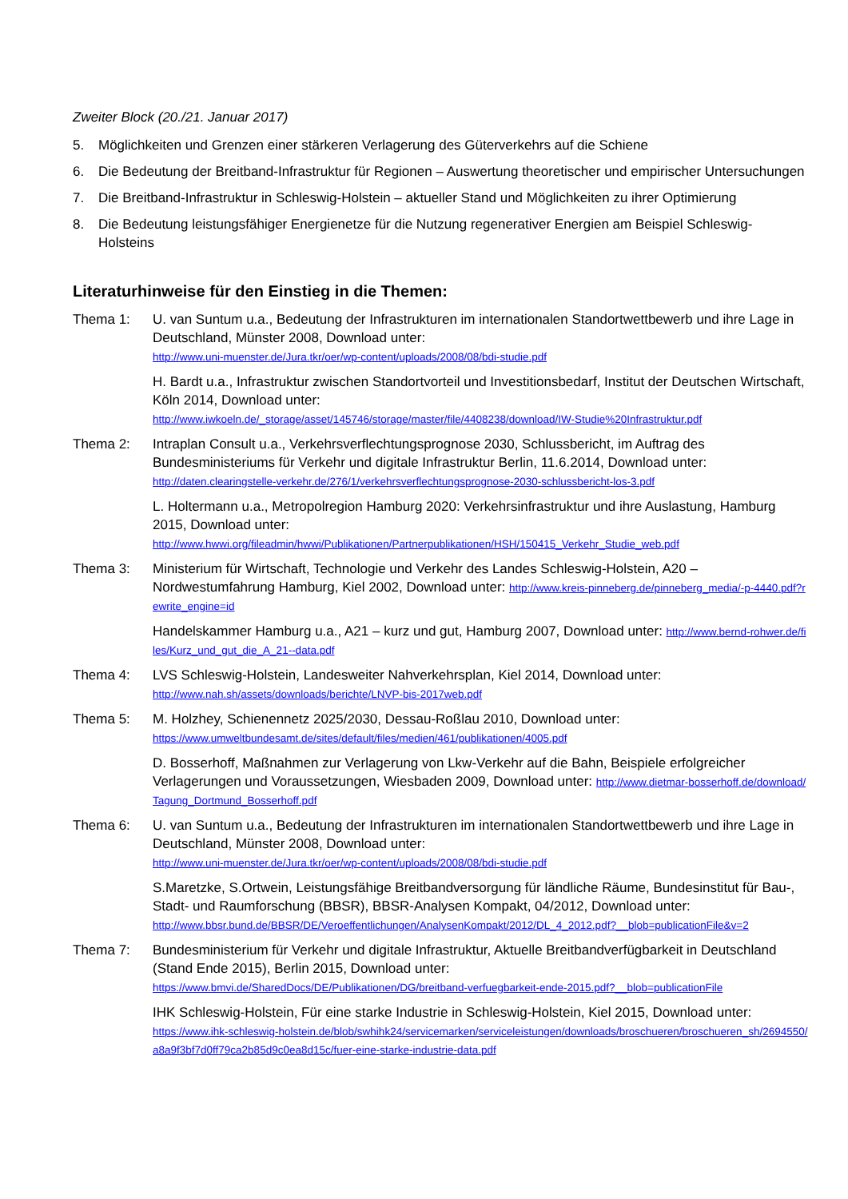Zweiter Block (20./21. Januar 2017)
5. Möglichkeiten und Grenzen einer stärkeren Verlagerung des Güterverkehrs auf die Schiene
6. Die Bedeutung der Breitband-Infrastruktur für Regionen – Auswertung theoretischer und empirischer Untersuchungen
7. Die Breitband-Infrastruktur in Schleswig-Holstein – aktueller Stand und Möglichkeiten zu ihrer Optimierung
8. Die Bedeutung leistungsfähiger Energienetze für die Nutzung regenerativer Energien am Beispiel Schleswig-Holsteins
Literaturhinweise für den Einstieg in die Themen:
Thema 1: U. van Suntum u.a., Bedeutung der Infrastrukturen im internationalen Standortwettbewerb und ihre Lage in Deutschland, Münster 2008, Download unter:
http://www.uni-muenster.de/Jura.tkr/oer/wp-content/uploads/2008/08/bdi-studie.pdf
H. Bardt u.a., Infrastruktur zwischen Standortvorteil und Investitionsbedarf, Institut der Deutschen Wirtschaft, Köln 2014, Download unter:
http://www.iwkoeln.de/_storage/asset/145746/storage/master/file/4408238/download/IW-Studie%20Infrastruktur.pdf
Thema 2: Intraplan Consult u.a., Verkehrsverflechtungsprognose 2030, Schlussbericht, im Auftrag des Bundesministeriums für Verkehr und digitale Infrastruktur Berlin, 11.6.2014, Download unter:
http://daten.clearingstelle-verkehr.de/276/1/verkehrsverflechtungsprognose-2030-schlussbericht-los-3.pdf
L. Holtermann u.a., Metropolregion Hamburg 2020: Verkehrsinfrastruktur und ihre Auslastung, Hamburg 2015, Download unter:
http://www.hwwi.org/fileadmin/hwwi/Publikationen/Partnerpublikationen/HSH/150415_Verkehr_Studie_web.pdf
Thema 3: Ministerium für Wirtschaft, Technologie und Verkehr des Landes Schleswig-Holstein, A20 – Nordwestumfahrung Hamburg, Kiel 2002, Download unter: http://www.kreis-pinneberg.de/pinneberg_media/-p-4440.pdf?rewrite_engine=id
Handelskammer Hamburg u.a., A21 – kurz und gut, Hamburg 2007, Download unter: http://www.bernd-rohwer.de/files/Kurz_und_gut_die_A_21--data.pdf
Thema 4: LVS Schleswig-Holstein, Landesweiter Nahverkehrsplan, Kiel 2014, Download unter:
http://www.nah.sh/assets/downloads/berichte/LNVP-bis-2017web.pdf
Thema 5: M. Holzhey, Schienennetz 2025/2030, Dessau-Roßlau 2010, Download unter:
https://www.umweltbundesamt.de/sites/default/files/medien/461/publikationen/4005.pdf
D. Bosserhoff, Maßnahmen zur Verlagerung von Lkw-Verkehr auf die Bahn, Beispiele erfolgreicher Verlagerungen und Voraussetzungen, Wiesbaden 2009, Download unter: http://www.dietmar-bosserhoff.de/download/Tagung_Dortmund_Bosserhoff.pdf
Thema 6: U. van Suntum u.a., Bedeutung der Infrastrukturen im internationalen Standortwettbewerb und ihre Lage in Deutschland, Münster 2008, Download unter:
http://www.uni-muenster.de/Jura.tkr/oer/wp-content/uploads/2008/08/bdi-studie.pdf
S.Maretzke, S.Ortwein, Leistungsfähige Breitbandversorgung für ländliche Räume, Bundesinstitut für Bau-, Stadt- und Raumforschung (BBSR), BBSR-Analysen Kompakt, 04/2012, Download unter:
http://www.bbsr.bund.de/BBSR/DE/Veroeffentlichungen/AnalysenKompakt/2012/DL_4_2012.pdf?__blob=publicationFile&v=2
Thema 7: Bundesministerium für Verkehr und digitale Infrastruktur, Aktuelle Breitbandverfügbarkeit in Deutschland (Stand Ende 2015), Berlin 2015, Download unter:
https://www.bmvi.de/SharedDocs/DE/Publikationen/DG/breitband-verfuegbarkeit-ende-2015.pdf?__blob=publicationFile
IHK Schleswig-Holstein, Für eine starke Industrie in Schleswig-Holstein, Kiel 2015, Download unter:
https://www.ihk-schleswig-holstein.de/blob/swhihk24/servicemarken/serviceleistungen/downloads/broschueren/broschueren_sh/2694550/a8a9f3bf7d0ff79ca2b85d9c0ea8d15c/fuer-eine-starke-industrie-data.pdf